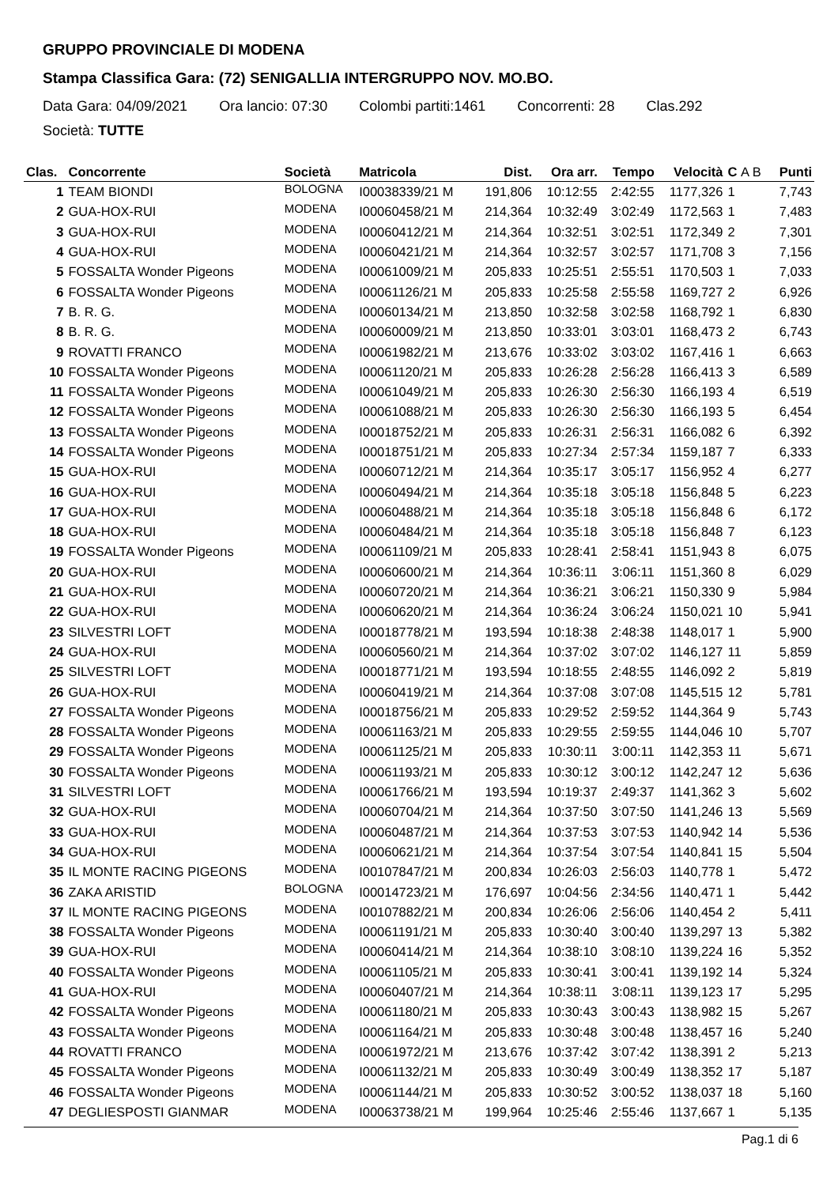GRUPPO PROVINCIALE DI MODENA
Stampa Classifica Gara: (72) SENIGALLIA INTERGRUPPO NOV. MO.BO.
Data Gara: 04/09/2021 Ora lancio: 07:30 Colombi partiti:1461 Concorrenti: 28 Clas.292
Società: TUTTE
| Clas. | Concorrente | Società | Matricola | Dist. | Ora arr. | Tempo | Velocità | C A B | Punti |
| --- | --- | --- | --- | --- | --- | --- | --- | --- | --- |
| 1 | TEAM BIONDI | BOLOGNA | I00038339/21 M | 191,806 | 10:12:55 | 2:42:55 | 1177,326 | 1 | 7,743 |
| 2 | GUA-HOX-RUI | MODENA | I00060458/21 M | 214,364 | 10:32:49 | 3:02:49 | 1172,563 | 1 | 7,483 |
| 3 | GUA-HOX-RUI | MODENA | I00060412/21 M | 214,364 | 10:32:51 | 3:02:51 | 1172,349 | 2 | 7,301 |
| 4 | GUA-HOX-RUI | MODENA | I00060421/21 M | 214,364 | 10:32:57 | 3:02:57 | 1171,708 | 3 | 7,156 |
| 5 | FOSSALTA Wonder Pigeons | MODENA | I00061009/21 M | 205,833 | 10:25:51 | 2:55:51 | 1170,503 | 1 | 7,033 |
| 6 | FOSSALTA Wonder Pigeons | MODENA | I00061126/21 M | 205,833 | 10:25:58 | 2:55:58 | 1169,727 | 2 | 6,926 |
| 7 | B. R. G. | MODENA | I00060134/21 M | 213,850 | 10:32:58 | 3:02:58 | 1168,792 | 1 | 6,830 |
| 8 | B. R. G. | MODENA | I00060009/21 M | 213,850 | 10:33:01 | 3:03:01 | 1168,473 | 2 | 6,743 |
| 9 | ROVATTI FRANCO | MODENA | I00061982/21 M | 213,676 | 10:33:02 | 3:03:02 | 1167,416 | 1 | 6,663 |
| 10 | FOSSALTA Wonder Pigeons | MODENA | I00061120/21 M | 205,833 | 10:26:28 | 2:56:28 | 1166,413 | 3 | 6,589 |
| 11 | FOSSALTA Wonder Pigeons | MODENA | I00061049/21 M | 205,833 | 10:26:30 | 2:56:30 | 1166,193 | 4 | 6,519 |
| 12 | FOSSALTA Wonder Pigeons | MODENA | I00061088/21 M | 205,833 | 10:26:30 | 2:56:30 | 1166,193 | 5 | 6,454 |
| 13 | FOSSALTA Wonder Pigeons | MODENA | I00018752/21 M | 205,833 | 10:26:31 | 2:56:31 | 1166,082 | 6 | 6,392 |
| 14 | FOSSALTA Wonder Pigeons | MODENA | I00018751/21 M | 205,833 | 10:27:34 | 2:57:34 | 1159,187 | 7 | 6,333 |
| 15 | GUA-HOX-RUI | MODENA | I00060712/21 M | 214,364 | 10:35:17 | 3:05:17 | 1156,952 | 4 | 6,277 |
| 16 | GUA-HOX-RUI | MODENA | I00060494/21 M | 214,364 | 10:35:18 | 3:05:18 | 1156,848 | 5 | 6,223 |
| 17 | GUA-HOX-RUI | MODENA | I00060488/21 M | 214,364 | 10:35:18 | 3:05:18 | 1156,848 | 6 | 6,172 |
| 18 | GUA-HOX-RUI | MODENA | I00060484/21 M | 214,364 | 10:35:18 | 3:05:18 | 1156,848 | 7 | 6,123 |
| 19 | FOSSALTA Wonder Pigeons | MODENA | I00061109/21 M | 205,833 | 10:28:41 | 2:58:41 | 1151,943 | 8 | 6,075 |
| 20 | GUA-HOX-RUI | MODENA | I00060600/21 M | 214,364 | 10:36:11 | 3:06:11 | 1151,360 | 8 | 6,029 |
| 21 | GUA-HOX-RUI | MODENA | I00060720/21 M | 214,364 | 10:36:21 | 3:06:21 | 1150,330 | 9 | 5,984 |
| 22 | GUA-HOX-RUI | MODENA | I00060620/21 M | 214,364 | 10:36:24 | 3:06:24 | 1150,021 | 10 | 5,941 |
| 23 | SILVESTRI LOFT | MODENA | I00018778/21 M | 193,594 | 10:18:38 | 2:48:38 | 1148,017 | 1 | 5,900 |
| 24 | GUA-HOX-RUI | MODENA | I00060560/21 M | 214,364 | 10:37:02 | 3:07:02 | 1146,127 | 11 | 5,859 |
| 25 | SILVESTRI LOFT | MODENA | I00018771/21 M | 193,594 | 10:18:55 | 2:48:55 | 1146,092 | 2 | 5,819 |
| 26 | GUA-HOX-RUI | MODENA | I00060419/21 M | 214,364 | 10:37:08 | 3:07:08 | 1145,515 | 12 | 5,781 |
| 27 | FOSSALTA Wonder Pigeons | MODENA | I00018756/21 M | 205,833 | 10:29:52 | 2:59:52 | 1144,364 | 9 | 5,743 |
| 28 | FOSSALTA Wonder Pigeons | MODENA | I00061163/21 M | 205,833 | 10:29:55 | 2:59:55 | 1144,046 | 10 | 5,707 |
| 29 | FOSSALTA Wonder Pigeons | MODENA | I00061125/21 M | 205,833 | 10:30:11 | 3:00:11 | 1142,353 | 11 | 5,671 |
| 30 | FOSSALTA Wonder Pigeons | MODENA | I00061193/21 M | 205,833 | 10:30:12 | 3:00:12 | 1142,247 | 12 | 5,636 |
| 31 | SILVESTRI LOFT | MODENA | I00061766/21 M | 193,594 | 10:19:37 | 2:49:37 | 1141,362 | 3 | 5,602 |
| 32 | GUA-HOX-RUI | MODENA | I00060704/21 M | 214,364 | 10:37:50 | 3:07:50 | 1141,246 | 13 | 5,569 |
| 33 | GUA-HOX-RUI | MODENA | I00060487/21 M | 214,364 | 10:37:53 | 3:07:53 | 1140,942 | 14 | 5,536 |
| 34 | GUA-HOX-RUI | MODENA | I00060621/21 M | 214,364 | 10:37:54 | 3:07:54 | 1140,841 | 15 | 5,504 |
| 35 | IL MONTE RACING PIGEONS | MODENA | I00107847/21 M | 200,834 | 10:26:03 | 2:56:03 | 1140,778 | 1 | 5,472 |
| 36 | ZAKA ARISTID | BOLOGNA | I00014723/21 M | 176,697 | 10:04:56 | 2:34:56 | 1140,471 | 1 | 5,442 |
| 37 | IL MONTE RACING PIGEONS | MODENA | I00107882/21 M | 200,834 | 10:26:06 | 2:56:06 | 1140,454 | 2 | 5,411 |
| 38 | FOSSALTA Wonder Pigeons | MODENA | I00061191/21 M | 205,833 | 10:30:40 | 3:00:40 | 1139,297 | 13 | 5,382 |
| 39 | GUA-HOX-RUI | MODENA | I00060414/21 M | 214,364 | 10:38:10 | 3:08:10 | 1139,224 | 16 | 5,352 |
| 40 | FOSSALTA Wonder Pigeons | MODENA | I00061105/21 M | 205,833 | 10:30:41 | 3:00:41 | 1139,192 | 14 | 5,324 |
| 41 | GUA-HOX-RUI | MODENA | I00060407/21 M | 214,364 | 10:38:11 | 3:08:11 | 1139,123 | 17 | 5,295 |
| 42 | FOSSALTA Wonder Pigeons | MODENA | I00061180/21 M | 205,833 | 10:30:43 | 3:00:43 | 1138,982 | 15 | 5,267 |
| 43 | FOSSALTA Wonder Pigeons | MODENA | I00061164/21 M | 205,833 | 10:30:48 | 3:00:48 | 1138,457 | 16 | 5,240 |
| 44 | ROVATTI FRANCO | MODENA | I00061972/21 M | 213,676 | 10:37:42 | 3:07:42 | 1138,391 | 2 | 5,213 |
| 45 | FOSSALTA Wonder Pigeons | MODENA | I00061132/21 M | 205,833 | 10:30:49 | 3:00:49 | 1138,352 | 17 | 5,187 |
| 46 | FOSSALTA Wonder Pigeons | MODENA | I00061144/21 M | 205,833 | 10:30:52 | 3:00:52 | 1138,037 | 18 | 5,160 |
| 47 | DEGLIESPOSTI GIANMAR | MODENA | I00063738/21 M | 199,964 | 10:25:46 | 2:55:46 | 1137,667 | 1 | 5,135 |
Pag.1 di 6